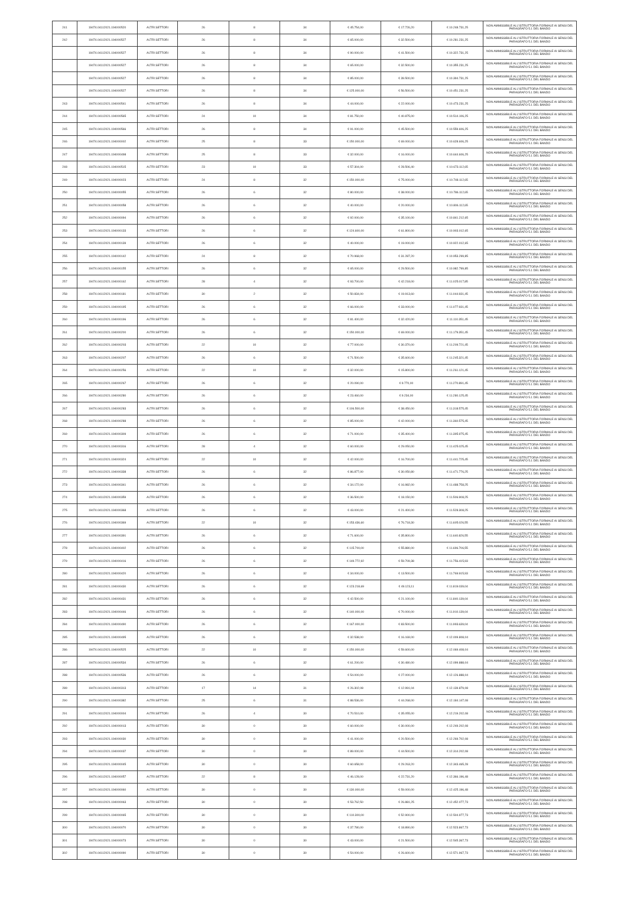| 241 | 19474.04112021.194000520 | ALTRI SETTORI | 26 | 8 | 34 | € 45.754,00 | € 17.726,20 | € 10.248.731,25 | NON AMMISSIBILE ALL'ISTRUTTORIA FORMALE AI SENSI DEL PARAGRAFO 5.1 DEL BANDO |
| 242 | 19474.04112021.194000527 | ALTRI SETTORI | 26 | 8 | 34 | € 65.000,00 | € 32.500,00 | € 10.281.231,25 | NON AMMISSIBILE ALL'ISTRUTTORIA FORMALE AI SENSI DEL PARAGRAFO 5.1 DEL BANDO |
| | 19474.04112021.194000527 | ALTRI SETTORI | 26 | 8 | 34 | € 90.000,00 | € 41.500,00 | € 10.322.731,25 | NON AMMISSIBILE ALL'ISTRUTTORIA FORMALE AI SENSI DEL PARAGRAFO 5.1 DEL BANDO |
| | 19474.04112021.194000527 | ALTRI SETTORI | 26 | 8 | 34 | € 65.000,00 | € 32.500,00 | € 10.355.231,25 | NON AMMISSIBILE ALL'ISTRUTTORIA FORMALE AI SENSI DEL PARAGRAFO 5.1 DEL BANDO |
| | 19474.04112021.194000527 | ALTRI SETTORI | 26 | 8 | 34 | € 85.000,00 | € 39.500,00 | € 10.394.731,25 | NON AMMISSIBILE ALL'ISTRUTTORIA FORMALE AI SENSI DEL PARAGRAFO 5.1 DEL BANDO |
| | 19474.04112021.194000527 | ALTRI SETTORI | 26 | 8 | 34 | € 125.000,00 | € 56.500,00 | € 10.451.231,25 | NON AMMISSIBILE ALL'ISTRUTTORIA FORMALE AI SENSI DEL PARAGRAFO 5.1 DEL BANDO |
| 243 | 19474.04112021.194000541 | ALTRI SETTORI | 26 | 8 | 34 | € 44.000,00 | € 22.000,00 | € 10.473.231,25 | NON AMMISSIBILE ALL'ISTRUTTORIA FORMALE AI SENSI DEL PARAGRAFO 5.1 DEL BANDO |
| 244 | 19474.04112021.194000565 | ALTRI SETTORI | 24 | 10 | 34 | € 81.750,00 | € 40.875,00 | € 10.514.106,25 | NON AMMISSIBILE ALL'ISTRUTTORIA FORMALE AI SENSI DEL PARAGRAFO 5.1 DEL BANDO |
| 245 | 19474.04112021.194000566 | ALTRI SETTORI | 26 | 8 | 34 | € 91.000,00 | € 45.500,00 | € 10.559.606,25 | NON AMMISSIBILE ALL'ISTRUTTORIA FORMALE AI SENSI DEL PARAGRAFO 5.1 DEL BANDO |
| 246 | 19474.04112021.194000002 | ALTRI SETTORI | 25 | 8 | 33 | € 150.000,00 | € 69.000,00 | € 10.628.606,25 | NON AMMISSIBILE ALL'ISTRUTTORIA FORMALE AI SENSI DEL PARAGRAFO 5.1 DEL BANDO |
| 247 | 19474.04112021.194000498 | ALTRI SETTORI | 25 | 8 | 33 | € 32.000,00 | € 16.000,00 | € 10.644.606,25 | NON AMMISSIBILE ALL'ISTRUTTORIA FORMALE AI SENSI DEL PARAGRAFO 5.1 DEL BANDO |
| 248 | 19474.04112021.194000515 | ALTRI SETTORI | 23 | 10 | 33 | € 57.304,00 | € 28.506,40 | € 10.673.112,65 | NON AMMISSIBILE ALL'ISTRUTTORIA FORMALE AI SENSI DEL PARAGRAFO 5.1 DEL BANDO |
| 249 | 19474.04112021.194000023 | ALTRI SETTORI | 24 | 8 | 32 | € 150.000,00 | € 75.000,00 | € 10.748.112,65 | NON AMMISSIBILE ALL'ISTRUTTORIA FORMALE AI SENSI DEL PARAGRAFO 5.1 DEL BANDO |
| 250 | 19474.04112021.194000055 | ALTRI SETTORI | 26 | 6 | 32 | € 80.000,00 | € 38.000,00 | € 10.786.112,65 | NON AMMISSIBILE ALL'ISTRUTTORIA FORMALE AI SENSI DEL PARAGRAFO 5.1 DEL BANDO |
| 251 | 19474.04112021.194000058 | ALTRI SETTORI | 26 | 6 | 32 | € 40.000,00 | € 20.000,00 | € 10.806.112,65 | NON AMMISSIBILE ALL'ISTRUTTORIA FORMALE AI SENSI DEL PARAGRAFO 5.1 DEL BANDO |
| 252 | 19474.04112021.194000094 | ALTRI SETTORI | 26 | 6 | 32 | € 92.000,00 | € 35.100,00 | € 10.841.212,65 | NON AMMISSIBILE ALL'ISTRUTTORIA FORMALE AI SENSI DEL PARAGRAFO 5.1 DEL BANDO |
| 253 | 19474.04112021.194000133 | ALTRI SETTORI | 26 | 6 | 32 | € 124.600,00 | € 61.800,00 | € 10.903.012,65 | NON AMMISSIBILE ALL'ISTRUTTORIA FORMALE AI SENSI DEL PARAGRAFO 5.1 DEL BANDO |
| 254 | 19474.04112021.194000139 | ALTRI SETTORI | 26 | 6 | 32 | € 40.000,00 | € 19.000,00 | € 10.922.012,65 | NON AMMISSIBILE ALL'ISTRUTTORIA FORMALE AI SENSI DEL PARAGRAFO 5.1 DEL BANDO |
| 255 | 19474.04112021.194000142 | ALTRI SETTORI | 24 | 8 | 32 | € 70.968,00 | € 31.287,20 | € 10.953.299,85 | NON AMMISSIBILE ALL'ISTRUTTORIA FORMALE AI SENSI DEL PARAGRAFO 5.1 DEL BANDO |
| 256 | 19474.04112021.194000155 | ALTRI SETTORI | 26 | 6 | 32 | € 65.000,00 | € 29.500,00 | € 10.982.799,85 | NON AMMISSIBILE ALL'ISTRUTTORIA FORMALE AI SENSI DEL PARAGRAFO 5.1 DEL BANDO |
| 257 | 19474.04112021.194000162 | ALTRI SETTORI | 28 | 4 | 32 | € 93.700,00 | € 42.218,00 | € 11.025.017,85 | NON AMMISSIBILE ALL'ISTRUTTORIA FORMALE AI SENSI DEL PARAGRAFO 5.1 DEL BANDO |
| 258 | 19474.04112021.194000181 | ALTRI SETTORI | 30 | 2 | 32 | € 50.834,00 | € 19.913,60 | € 11.044.931,45 | NON AMMISSIBILE ALL'ISTRUTTORIA FORMALE AI SENSI DEL PARAGRAFO 5.1 DEL BANDO |
| 259 | 19474.04112021.194000195 | ALTRI SETTORI | 26 | 6 | 32 | € 66.000,00 | € 33.000,00 | € 11.077.931,45 | NON AMMISSIBILE ALL'ISTRUTTORIA FORMALE AI SENSI DEL PARAGRAFO 5.1 DEL BANDO |
| 260 | 19474.04112021.194000196 | ALTRI SETTORI | 26 | 6 | 32 | € 81.400,00 | € 32.420,00 | € 11.110.351,45 | NON AMMISSIBILE ALL'ISTRUTTORIA FORMALE AI SENSI DEL PARAGRAFO 5.1 DEL BANDO |
| 261 | 19474.04112021.194000200 | ALTRI SETTORI | 26 | 6 | 32 | € 150.000,00 | € 69.000,00 | € 11.179.351,45 | NON AMMISSIBILE ALL'ISTRUTTORIA FORMALE AI SENSI DEL PARAGRAFO 5.1 DEL BANDO |
| 262 | 19474.04112021.194000203 | ALTRI SETTORI | 22 | 10 | 32 | € 77.000,00 | € 30.370,00 | € 11.209.721,45 | NON AMMISSIBILE ALL'ISTRUTTORIA FORMALE AI SENSI DEL PARAGRAFO 5.1 DEL BANDO |
| 263 | 19474.04112021.194000207 | ALTRI SETTORI | 26 | 6 | 32 | € 71.500,00 | € 35.600,00 | € 11.245.321,45 | NON AMMISSIBILE ALL'ISTRUTTORIA FORMALE AI SENSI DEL PARAGRAFO 5.1 DEL BANDO |
| 264 | 19474.04112021.194000256 | ALTRI SETTORI | 22 | 10 | 32 | € 32.000,00 | € 15.800,00 | € 11.261.121,45 | NON AMMISSIBILE ALL'ISTRUTTORIA FORMALE AI SENSI DEL PARAGRAFO 5.1 DEL BANDO |
| 265 | 19474.04112021.194000267 | ALTRI SETTORI | 26 | 6 | 32 | € 20.090,00 | € 9.770,00 | € 11.270.891,45 | NON AMMISSIBILE ALL'ISTRUTTORIA FORMALE AI SENSI DEL PARAGRAFO 5.1 DEL BANDO |
| 266 | 19474.04112021.194000280 | ALTRI SETTORI | 26 | 6 | 32 | € 23.460,00 | € 9.234,00 | € 11.280.125,45 | NON AMMISSIBILE ALL'ISTRUTTORIA FORMALE AI SENSI DEL PARAGRAFO 5.1 DEL BANDO |
| 267 | 19474.04112021.194000283 | ALTRI SETTORI | 26 | 6 | 32 | € 106.500,00 | € 38.450,00 | € 11.318.575,45 | NON AMMISSIBILE ALL'ISTRUTTORIA FORMALE AI SENSI DEL PARAGRAFO 5.1 DEL BANDO |
| 268 | 19474.04112021.194000288 | ALTRI SETTORI | 26 | 6 | 32 | € 85.000,00 | € 42.000,00 | € 11.360.575,45 | NON AMMISSIBILE ALL'ISTRUTTORIA FORMALE AI SENSI DEL PARAGRAFO 5.1 DEL BANDO |
| 269 | 19474.04112021.194000309 | ALTRI SETTORI | 26 | 6 | 32 | € 71.000,00 | € 35.400,00 | € 11.395.975,45 | NON AMMISSIBILE ALL'ISTRUTTORIA FORMALE AI SENSI DEL PARAGRAFO 5.1 DEL BANDO |
| 270 | 19474.04112021.194000316 | ALTRI SETTORI | 28 | 4 | 32 | € 60.000,00 | € 29.050,00 | € 11.425.025,45 | NON AMMISSIBILE ALL'ISTRUTTORIA FORMALE AI SENSI DEL PARAGRAFO 5.1 DEL BANDO |
| 271 | 19474.04112021.194000324 | ALTRI SETTORI | 22 | 10 | 32 | € 42.000,00 | € 16.700,00 | € 11.441.725,45 | NON AMMISSIBILE ALL'ISTRUTTORIA FORMALE AI SENSI DEL PARAGRAFO 5.1 DEL BANDO |
| 272 | 19474.04112021.194000338 | ALTRI SETTORI | 26 | 6 | 32 | € 86.877,00 | € 30.050,80 | € 11.471.776,25 | NON AMMISSIBILE ALL'ISTRUTTORIA FORMALE AI SENSI DEL PARAGRAFO 5.1 DEL BANDO |
| 273 | 19474.04112021.194000341 | ALTRI SETTORI | 26 | 6 | 32 | € 34.172,00 | € 16.982,00 | € 11.488.758,25 | NON AMMISSIBILE ALL'ISTRUTTORIA FORMALE AI SENSI DEL PARAGRAFO 5.1 DEL BANDO |
| 274 | 19474.04112021.194000359 | ALTRI SETTORI | 26 | 6 | 32 | € 36.500,00 | € 18.150,00 | € 11.506.908,25 | NON AMMISSIBILE ALL'ISTRUTTORIA FORMALE AI SENSI DEL PARAGRAFO 5.1 DEL BANDO |
| 275 | 19474.04112021.194000368 | ALTRI SETTORI | 26 | 6 | 32 | € 43.000,00 | € 21.400,00 | € 11.528.308,25 | NON AMMISSIBILE ALL'ISTRUTTORIA FORMALE AI SENSI DEL PARAGRAFO 5.1 DEL BANDO |
| 276 | 19474.04112021.194000369 | ALTRI SETTORI | 22 | 10 | 32 | € 153.436,60 | € 76.718,30 | € 11.605.026,55 | NON AMMISSIBILE ALL'ISTRUTTORIA FORMALE AI SENSI DEL PARAGRAFO 5.1 DEL BANDO |
| 277 | 19474.04112021.194000391 | ALTRI SETTORI | 26 | 6 | 32 | € 71.600,00 | € 35.800,00 | € 11.640.826,55 | NON AMMISSIBILE ALL'ISTRUTTORIA FORMALE AI SENSI DEL PARAGRAFO 5.1 DEL BANDO |
| 278 | 19474.04112021.194000402 | ALTRI SETTORI | 26 | 6 | 32 | € 115.700,00 | € 55.880,00 | € 11.696.706,55 | NON AMMISSIBILE ALL'ISTRUTTORIA FORMALE AI SENSI DEL PARAGRAFO 5.1 DEL BANDO |
| 279 | 19474.04112021.194000416 | ALTRI SETTORI | 26 | 6 | 32 | € 149.772,92 | € 59.709,38 | € 11.756.415,93 | NON AMMISSIBILE ALL'ISTRUTTORIA FORMALE AI SENSI DEL PARAGRAFO 5.1 DEL BANDO |
| 280 | 19474.04112021.194000420 | ALTRI SETTORI | 26 | 6 | 32 | € 34.000,00 | € 13.500,00 | € 11.769.915,93 | NON AMMISSIBILE ALL'ISTRUTTORIA FORMALE AI SENSI DEL PARAGRAFO 5.1 DEL BANDO |
| 281 | 19474.04112021.194000430 | ALTRI SETTORI | 26 | 6 | 32 | € 123.218,69 | € 49.123,11 | € 11.819.039,04 | NON AMMISSIBILE ALL'ISTRUTTORIA FORMALE AI SENSI DEL PARAGRAFO 5.1 DEL BANDO |
| 282 | 19474.04112021.194000431 | ALTRI SETTORI | 26 | 6 | 32 | € 42.500,00 | € 21.100,00 | € 11.840.139,04 | NON AMMISSIBILE ALL'ISTRUTTORIA FORMALE AI SENSI DEL PARAGRAFO 5.1 DEL BANDO |
| 283 | 19474.04112021.194000446 | ALTRI SETTORI | 26 | 6 | 32 | € 140.000,00 | € 70.000,00 | € 11.910.139,04 | NON AMMISSIBILE ALL'ISTRUTTORIA FORMALE AI SENSI DEL PARAGRAFO 5.1 DEL BANDO |
| 284 | 19474.04112021.194000490 | ALTRI SETTORI | 26 | 6 | 32 | € 167.000,00 | € 83.500,00 | € 11.993.639,04 | NON AMMISSIBILE ALL'ISTRUTTORIA FORMALE AI SENSI DEL PARAGRAFO 5.1 DEL BANDO |
| 285 | 19474.04112021.194000495 | ALTRI SETTORI | 26 | 6 | 32 | € 32.538,00 | € 16.169,00 | € 12.009.808,04 | NON AMMISSIBILE ALL'ISTRUTTORIA FORMALE AI SENSI DEL PARAGRAFO 5.1 DEL BANDO |
| 286 | 19474.04112021.194000525 | ALTRI SETTORI | 22 | 10 | 32 | € 150.000,00 | € 59.600,00 | € 12.069.408,04 | NON AMMISSIBILE ALL'ISTRUTTORIA FORMALE AI SENSI DEL PARAGRAFO 5.1 DEL BANDO |
| 287 | 19474.04112021.194000534 | ALTRI SETTORI | 26 | 6 | 32 | € 61.200,00 | € 30.480,00 | € 12.099.888,04 | NON AMMISSIBILE ALL'ISTRUTTORIA FORMALE AI SENSI DEL PARAGRAFO 5.1 DEL BANDO |
| 288 | 19474.04112021.194000536 | ALTRI SETTORI | 26 | 6 | 32 | € 54.000,00 | € 27.000,00 | € 12.126.888,04 | NON AMMISSIBILE ALL'ISTRUTTORIA FORMALE AI SENSI DEL PARAGRAFO 5.1 DEL BANDO |
| 289 | 19474.04112021.194000313 | ALTRI SETTORI | 17 | 14 | 31 | € 26.302,08 | € 12.991,04 | € 12.139.879,08 | NON AMMISSIBILE ALL'ISTRUTTORIA FORMALE AI SENSI DEL PARAGRAFO 5.1 DEL BANDO |
| 290 | 19474.04112021.194000382 | ALTRI SETTORI | 25 | 6 | 31 | € 88.536,00 | € 44.268,00 | € 12.184.147,08 | NON AMMISSIBILE ALL'ISTRUTTORIA FORMALE AI SENSI DEL PARAGRAFO 5.1 DEL BANDO |
| 291 | 19474.04112021.194000004 | ALTRI SETTORI | 26 | 4 | 30 | € 70.510,00 | € 35.055,00 | € 12.219.202,08 | NON AMMISSIBILE ALL'ISTRUTTORIA FORMALE AI SENSI DEL PARAGRAFO 5.1 DEL BANDO |
| 292 | 19474.04112021.194000013 | ALTRI SETTORI | 30 | 0 | 30 | € 60.000,00 | € 30.000,00 | € 12.249.202,08 | NON AMMISSIBILE ALL'ISTRUTTORIA FORMALE AI SENSI DEL PARAGRAFO 5.1 DEL BANDO |
| 293 | 19474.04112021.194000030 | ALTRI SETTORI | 30 | 0 | 30 | € 41.000,00 | € 20.500,00 | € 12.269.702,08 | NON AMMISSIBILE ALL'ISTRUTTORIA FORMALE AI SENSI DEL PARAGRAFO 5.1 DEL BANDO |
| 294 | 19474.04112021.194000037 | ALTRI SETTORI | 30 | 0 | 30 | € 89.000,00 | € 44.500,00 | € 12.314.202,08 | NON AMMISSIBILE ALL'ISTRUTTORIA FORMALE AI SENSI DEL PARAGRAFO 5.1 DEL BANDO |
| 295 | 19474.04112021.194000045 | ALTRI SETTORI | 30 | 0 | 30 | € 60.658,00 | € 29.263,20 | € 12.343.465,28 | NON AMMISSIBILE ALL'ISTRUTTORIA FORMALE AI SENSI DEL PARAGRAFO 5.1 DEL BANDO |
| 296 | 19474.04112021.194000057 | ALTRI SETTORI | 22 | 8 | 30 | € 46.128,00 | € 22.731,20 | € 12.366.196,48 | NON AMMISSIBILE ALL'ISTRUTTORIA FORMALE AI SENSI DEL PARAGRAFO 5.1 DEL BANDO |
| 297 | 19474.04112021.194000060 | ALTRI SETTORI | 30 | 0 | 30 | € 130.000,00 | € 59.000,00 | € 12.425.196,48 | NON AMMISSIBILE ALL'ISTRUTTORIA FORMALE AI SENSI DEL PARAGRAFO 5.1 DEL BANDO |
| 298 | 19474.04112021.194000063 | ALTRI SETTORI | 30 | 0 | 30 | € 53.762,50 | € 26.881,25 | € 12.452.077,73 | NON AMMISSIBILE ALL'ISTRUTTORIA FORMALE AI SENSI DEL PARAGRAFO 5.1 DEL BANDO |
| 299 | 19474.04112021.194000065 | ALTRI SETTORI | 30 | 0 | 30 | € 110.300,00 | € 52.900,00 | € 12.504.977,73 | NON AMMISSIBILE ALL'ISTRUTTORIA FORMALE AI SENSI DEL PARAGRAFO 5.1 DEL BANDO |
| 300 | 19474.04112021.194000070 | ALTRI SETTORI | 30 | 0 | 30 | € 37.780,00 | € 18.890,00 | € 12.523.867,73 | NON AMMISSIBILE ALL'ISTRUTTORIA FORMALE AI SENSI DEL PARAGRAFO 5.1 DEL BANDO |
| 301 | 19474.04112021.194000073 | ALTRI SETTORI | 30 | 0 | 30 | € 43.000,00 | € 21.500,00 | € 12.545.367,73 | NON AMMISSIBILE ALL'ISTRUTTORIA FORMALE AI SENSI DEL PARAGRAFO 5.1 DEL BANDO |
| 302 | 19474.04112021.194000090 | ALTRI SETTORI | 30 | 0 | 30 | € 54.000,00 | € 26.600,00 | € 12.571.967,73 | NON AMMISSIBILE ALL'ISTRUTTORIA FORMALE AI SENSI DEL PARAGRAFO 5.1 DEL BANDO |